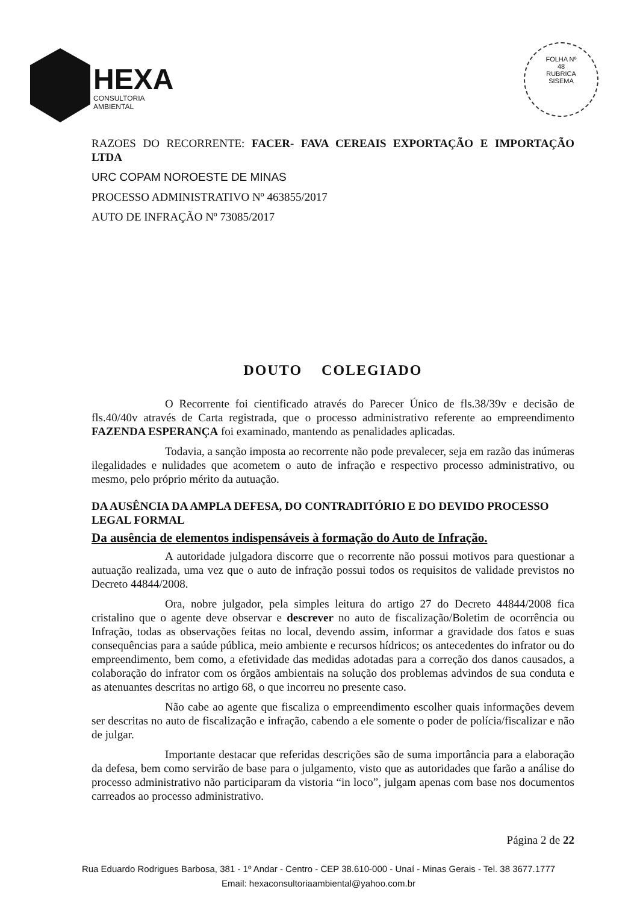HEXA
CONSULTORIA AMBIENTAL
FOLHA Nº
48
RUBRICA
SISEMA
RAZOES DO RECORRENTE: FACER- FAVA CEREAIS EXPORTAÇÃO E IMPORTAÇÃO LTDA
URC COPAM NOROESTE DE MINAS
PROCESSO ADMINISTRATIVO Nº 463855/2017
AUTO DE INFRAÇÃO Nº 73085/2017
DOUTO COLEGIADO
O Recorrente foi cientificado através do Parecer Único de fls.38/39v e decisão de fls.40/40v através de Carta registrada, que o processo administrativo referente ao empreendimento FAZENDA ESPERANÇA foi examinado, mantendo as penalidades aplicadas.
Todavia, a sanção imposta ao recorrente não pode prevalecer, seja em razão das inúmeras ilegalidades e nulidades que acometem o auto de infração e respectivo processo administrativo, ou mesmo, pelo próprio mérito da autuação.
DA AUSÊNCIA DA AMPLA DEFESA, DO CONTRADITÓRIO E DO DEVIDO PROCESSO LEGAL FORMAL
Da ausência de elementos indispensáveis à formação do Auto de Infração.
A autoridade julgadora discorre que o recorrente não possui motivos para questionar a autuação realizada, uma vez que o auto de infração possui todos os requisitos de validade previstos no Decreto 44844/2008.
Ora, nobre julgador, pela simples leitura do artigo 27 do Decreto 44844/2008 fica cristalino que o agente deve observar e descrever no auto de fiscalização/Boletim de ocorrência ou Infração, todas as observações feitas no local, devendo assim, informar a gravidade dos fatos e suas consequências para a saúde pública, meio ambiente e recursos hídricos; os antecedentes do infrator ou do empreendimento, bem como, a efetividade das medidas adotadas para a correção dos danos causados, a colaboração do infrator com os órgãos ambientais na solução dos problemas advindos de sua conduta e as atenuantes descritas no artigo 68, o que incorreu no presente caso.
Não cabe ao agente que fiscaliza o empreendimento escolher quais informações devem ser descritas no auto de fiscalização e infração, cabendo a ele somente o poder de polícia/fiscalizar e não de julgar.
Importante destacar que referidas descrições são de suma importância para a elaboração da defesa, bem como servirão de base para o julgamento, visto que as autoridades que farão a análise do processo administrativo não participaram da vistoria “in loco”, julgam apenas com base nos documentos carreados ao processo administrativo.
Página 2 de 22
Rua Eduardo Rodrigues Barbosa, 381 - 1º Andar - Centro - CEP 38.610-000 - Unaí - Minas Gerais - Tel. 38 3677.1777
Email: hexaconsultoriaambiental@yahoo.com.br